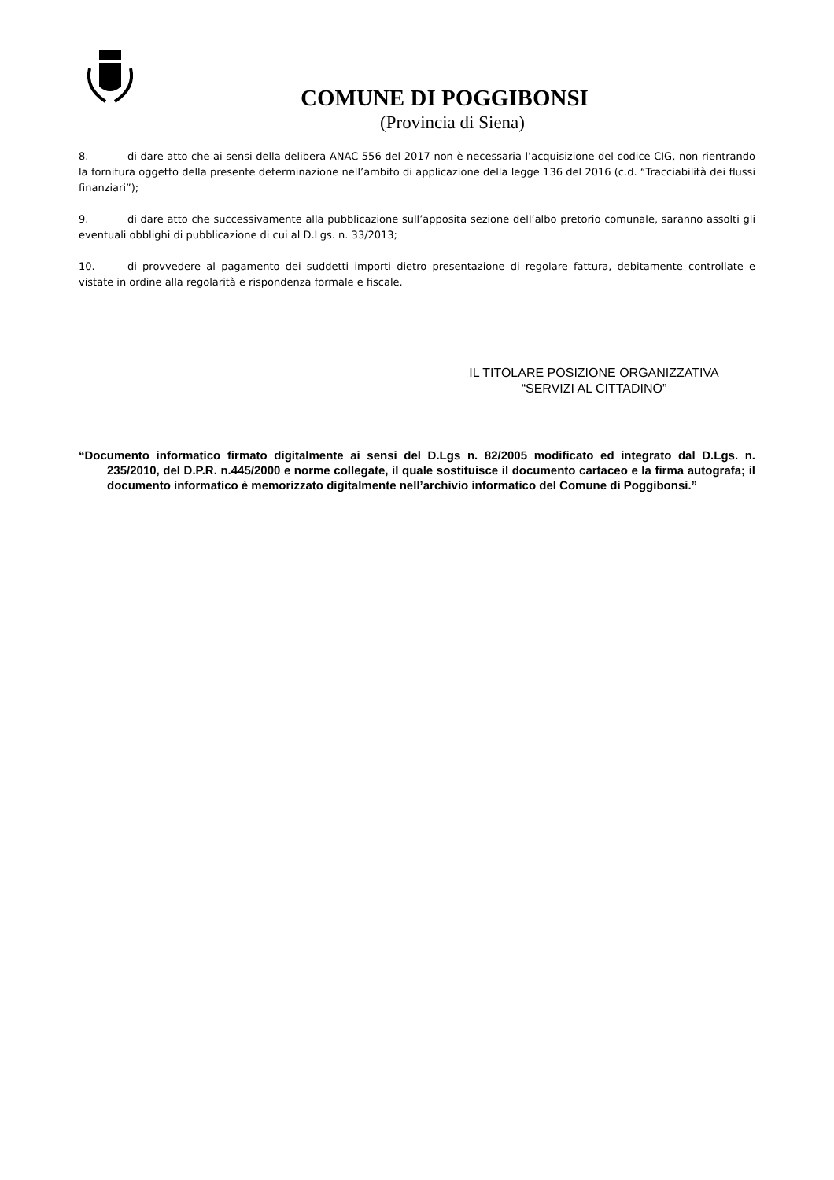COMUNE DI POGGIBONSI
(Provincia di Siena)
8. di dare atto che ai sensi della delibera ANAC 556 del 2017 non è necessaria l’acquisizione del codice CIG, non rientrando la fornitura oggetto della presente determinazione nell’ambito di applicazione della legge 136 del 2016 (c.d. “Tracciabilità dei flussi finanziari”);
9. di dare atto che successivamente alla pubblicazione sull’apposita sezione dell’albo pretorio comunale, saranno assolti gli eventuali obblighi di pubblicazione di cui al D.Lgs. n. 33/2013;
10. di provvedere al pagamento dei suddetti importi dietro presentazione di regolare fattura, debitamente controllate e vistate in ordine alla regolarità e rispondenza formale e fiscale.
IL TITOLARE POSIZIONE ORGANIZZATIVA
“SERVIZI AL CITTADINO”
“Documento informatico firmato digitalmente ai sensi del D.Lgs n. 82/2005 modificato ed integrato dal D.Lgs. n. 235/2010, del D.P.R. n.445/2000 e norme collegate, il quale sostituisce il documento cartaceo e la firma autografa; il documento informatico è memorizzato digitalmente nell’archivio informatico del Comune di Poggibonsi.”